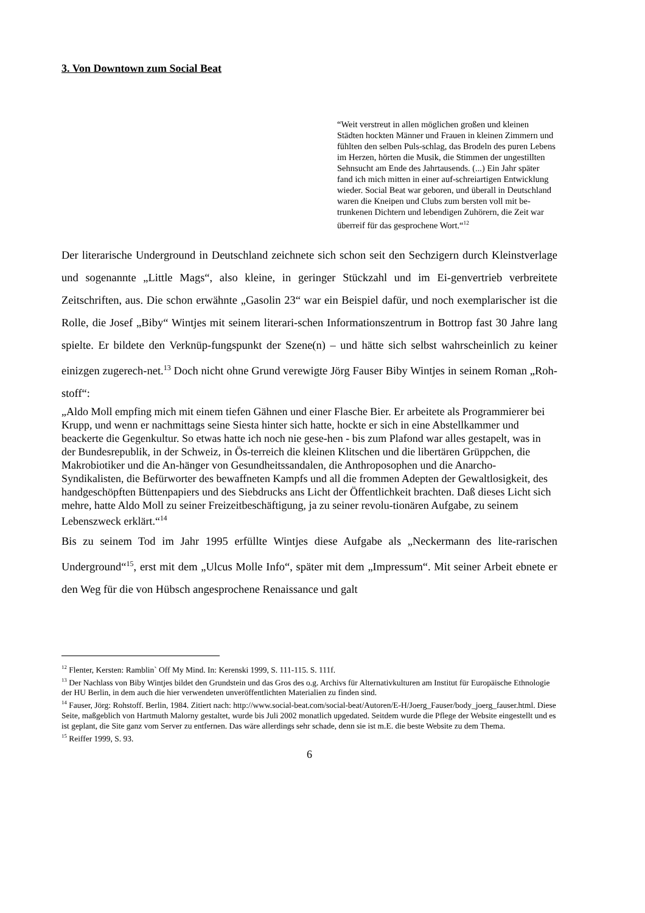3. Von Downtown zum Social Beat
“Weit verstreut in allen möglichen großen und kleinen Städten hockten Männer und Frauen in kleinen Zimmern und fühlten den selben Puls-schlag, das Brodeln des puren Lebens im Herzen, hörten die Musik, die Stimmen der ungestillten Sehnsucht am Ende des Jahrtausends. (...) Ein Jahr später fand ich mich mitten in einer auf-schreiartigen Entwicklung wieder. Social Beat war geboren, und überall in Deutschland waren die Kneipen und Clubs zum bersten voll mit be-trunkenen Dichtern und lebendigen Zuhörern, die Zeit war überreif für das gesprochene Wort.“<sup>12</sup>
Der literarische Underground in Deutschland zeichnete sich schon seit den Sechzigern durch Kleinstverlage und sogenannte „Little Mags“, also kleine, in geringer Stückzahl und im Ei-genvertrieb verbreitete Zeitschriften, aus. Die schon erwähnte „Gasolin 23“ war ein Beispiel dafür, und noch exemplarischer ist die Rolle, die Josef „Biby“ Wintjes mit seinem literari-schen Informationszentrum in Bottrop fast 30 Jahre lang spielte. Er bildete den Verknüp-fungspunkt der Szene(n) – und hätte sich selbst wahrscheinlich zu keiner einizgen zugerech-net.<sup>13</sup> Doch nicht ohne Grund verewigte Jörg Fauser Biby Wintjes in seinem Roman „Roh-stoff“:
„Aldo Moll empfing mich mit einem tiefen Gähnen und einer Flasche Bier. Er arbeitete als Programmierer bei Krupp, und wenn er nachmittags seine Siesta hinter sich hatte, hockte er sich in eine Abstellkammer und beackerte die Gegenkultur. So etwas hatte ich noch nie gese-hen - bis zum Plafond war alles gestapelt, was in der Bundesrepublik, in der Schweiz, in Ös-terreich die kleinen Klitschen und die libertären Grüppchen, die Makrobiotiker und die An-hänger von Gesundheitssandalen, die Anthroposophen und die Anarcho-Syndikalisten, die Befürworter des bewaffneten Kampfs und all die frommen Adepten der Gewaltlosigkeit, des handgeschöpften Büttenpapiers und des Siebdrucks ans Licht der Öffentlichkeit brachten. Daß dieses Licht sich mehre, hatte Aldo Moll zu seiner Freizeitbeschäftigung, ja zu seiner revolu-tionären Aufgabe, zu seinem Lebenszweck erklärt.“<sup>14</sup>
Bis zu seinem Tod im Jahr 1995 erfüllte Wintjes diese Aufgabe als „Neckermann des lite-rarischen Underground“<sup>15</sup>, erst mit dem „Ulcus Molle Info“, später mit dem „Impressum“. Mit seiner Arbeit ebnete er den Weg für die von Hübsch angesprochene Renaissance und galt
<sup>12</sup> Flenter, Kersten: Ramblin` Off My Mind. In: Kerenski 1999, S. 111-115. S. 111f.
<sup>13</sup> Der Nachlass von Biby Wintjes bildet den Grundstein und das Gros des o.g. Archivs für Alternativkulturen am Institut für Europäische Ethnologie der HU Berlin, in dem auch die hier verwendeten unveröffentlichten Materialien zu finden sind.
<sup>14</sup> Fauser, Jörg: Rohstoff. Berlin, 1984. Zitiert nach: http://www.social-beat.com/social-beat/Autoren/E-H/Joerg_Fauser/body_joerg_fauser.html. Diese Seite, maßgeblich von Hartmuth Malorny gestaltet, wurde bis Juli 2002 monatlich upgedated. Seitdem wurde die Pflege der Website eingestellt und es ist geplant, die Site ganz vom Server zu entfernen. Das wäre allerdings sehr schade, denn sie ist m.E. die beste Website zu dem Thema.
<sup>15</sup> Reiffer 1999, S. 93.
6